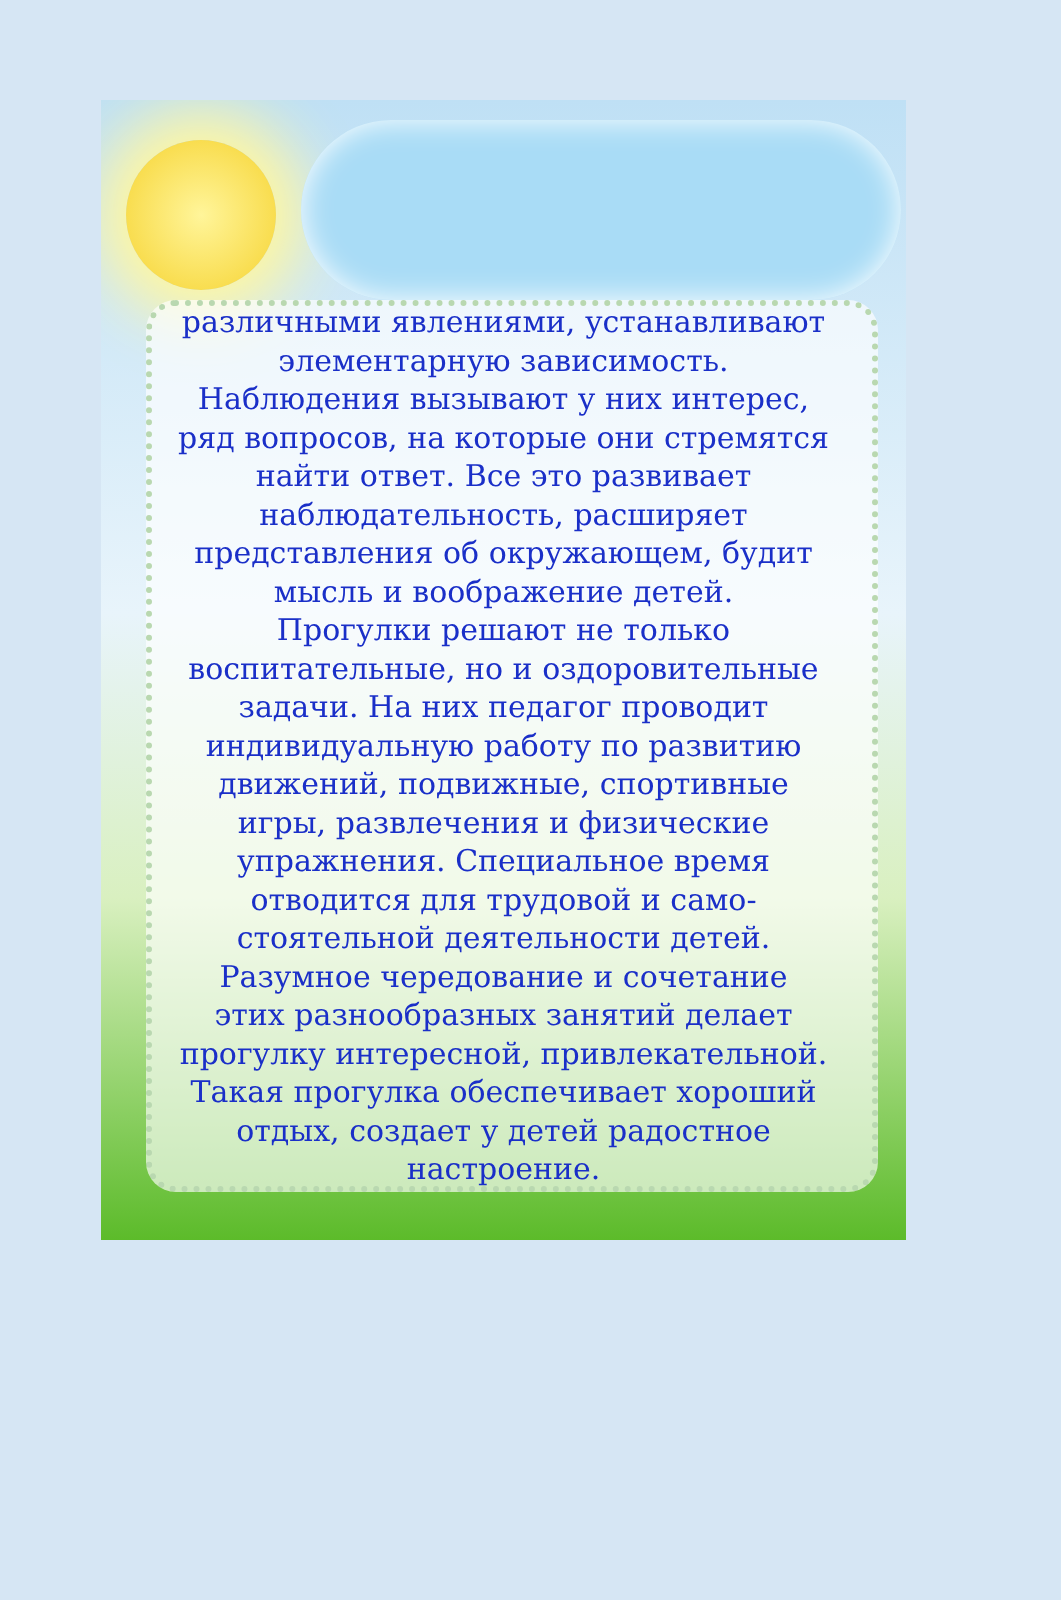различными явлениями, устанавливают
элементарную зависимость.
Наблюдения вызывают у них интерес,
ряд вопросов, на которые они стремятся
найти ответ. Все это развивает
наблюдательность, расширяет
представления об окружающем, будит
мысль и воображение детей.
Прогулки решают не только
воспитательные, но и оздоровительные
задачи. На них педагог проводит
индивидуальную работу по развитию
движений, подвижные, спортивные
игры, развлечения и физические
упражнения. Специальное время
отводится для трудовой и само-
стоятельной деятельности детей.
Разумное чередование и сочетание
этих разнообразных занятий делает
прогулку интересной, привлекательной.
Такая прогулка обеспечивает хороший
отдых, создает у детей радостное
настроение.